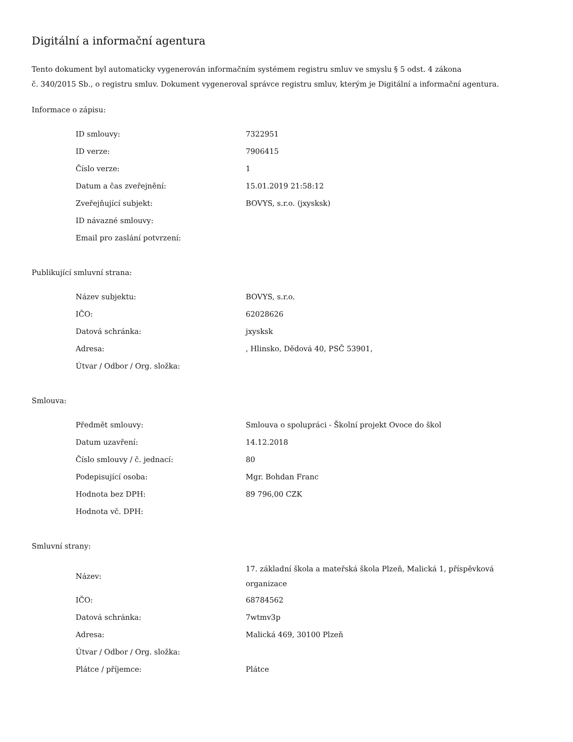Digitální a informační agentura
Tento dokument byl automaticky vygenerován informačním systémem registru smluv ve smyslu § 5 odst. 4 zákona
č. 340/2015 Sb., o registru smluv. Dokument vygeneroval správce registru smluv, kterým je Digitální a informační agentura.
Informace o zápisu:
| ID smlouvy: | 7322951 |
| ID verze: | 7906415 |
| Číslo verze: | 1 |
| Datum a čas zveřejnění: | 15.01.2019 21:58:12 |
| Zveřejňující subjekt: | BOVYS, s.r.o. (jxysksk) |
| ID návazné smlouvy: | |
| Email pro zaslání potvrzení: | |
Publikující smluvní strana:
| Název subjektu: | BOVYS, s.r.o. |
| IČO: | 62028626 |
| Datová schránka: | jxysksk |
| Adresa: | , Hlinsko, Dědová 40, PSČ 53901, |
| Útvar / Odbor / Org. složka: | |
Smlouva:
| Předmět smlouvy: | Smlouva o spolupráci - Školní projekt Ovoce do škol |
| Datum uzavření: | 14.12.2018 |
| Číslo smlouvy / č. jednací: | 80 |
| Podepisující osoba: | Mgr. Bohdan Franc |
| Hodnota bez DPH: | 89 796,00 CZK |
| Hodnota vč. DPH: | |
Smluvní strany:
| Název: | 17. základní škola a mateřská škola Plzeň, Malická 1, příspěvková organizace |
| IČO: | 68784562 |
| Datová schránka: | 7wtmv3p |
| Adresa: | Malická 469, 30100 Plzeň |
| Útvar / Odbor / Org. složka: | |
| Plátce / příjemce: | Plátce |